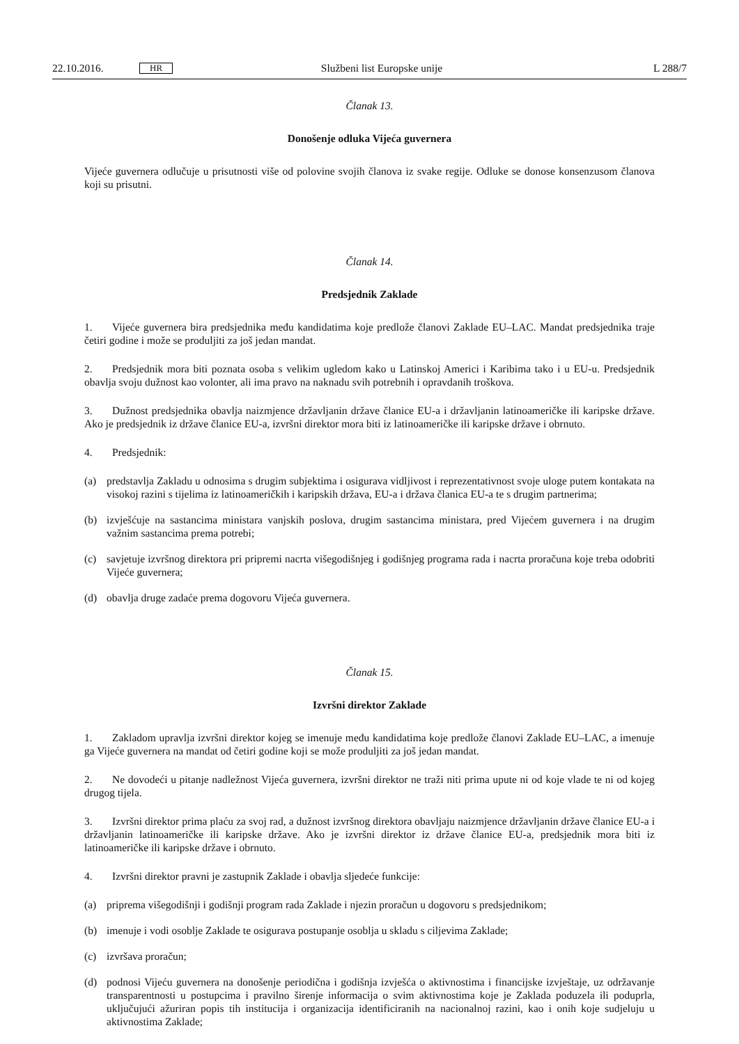22.10.2016. HR Službeni list Europske unije L 288/7
Članak 13.
Donošenje odluka Vijeća guvernera
Vijeće guvernera odlučuje u prisutnosti više od polovine svojih članova iz svake regije. Odluke se donose konsenzusom članova koji su prisutni.
Članak 14.
Predsjednik Zaklade
1. Vijeće guvernera bira predsjednika među kandidatima koje predlože članovi Zaklade EU–LAC. Mandat predsjednika traje četiri godine i može se produljiti za još jedan mandat.
2. Predsjednik mora biti poznata osoba s velikim ugledom kako u Latinskoj Americi i Karibima tako i u EU-u. Predsjednik obavlja svoju dužnost kao volonter, ali ima pravo na naknadu svih potrebnih i opravdanih troškova.
3. Dužnost predsjednika obavlja naizmjence državljanin države članice EU-a i državljanin latinoameričke ili karipske države. Ako je predsjednik iz države članice EU-a, izvršni direktor mora biti iz latinoameričke ili karipske države i obrnuto.
4. Predsjednik:
(a) predstavlja Zakladu u odnosima s drugim subjektima i osigurava vidljivost i reprezentativnost svoje uloge putem kontakata na visokoj razini s tijelima iz latinoameričkih i karipskih država, EU-a i država članica EU-a te s drugim partnerima;
(b) izvješćuje na sastancima ministara vanjskih poslova, drugim sastancima ministara, pred Vijećem guvernera i na drugim važnim sastancima prema potrebi;
(c) savjetuje izvršnog direktora pri pripremi nacrta višegodišnjeg i godišnjeg programa rada i nacrta proračuna koje treba odobriti Vijeće guvernera;
(d) obavlja druge zadaće prema dogovoru Vijeća guvernera.
Članak 15.
Izvršni direktor Zaklade
1. Zakladom upravlja izvršni direktor kojeg se imenuje među kandidatima koje predlože članovi Zaklade EU–LAC, a imenuje ga Vijeće guvernera na mandat od četiri godine koji se može produljiti za još jedan mandat.
2. Ne dovodeći u pitanje nadležnost Vijeća guvernera, izvršni direktor ne traži niti prima upute ni od koje vlade te ni od kojeg drugog tijela.
3. Izvršni direktor prima plaću za svoj rad, a dužnost izvršnog direktora obavljaju naizmjence državljanin države članice EU-a i državljanin latinoameričke ili karipske države. Ako je izvršni direktor iz države članice EU-a, predsjednik mora biti iz latinoameričke ili karipske države i obrnuto.
4. Izvršni direktor pravni je zastupnik Zaklade i obavlja sljedeće funkcije:
(a) priprema višegodišnji i godišnji program rada Zaklade i njezin proračun u dogovoru s predsjednikom;
(b) imenuje i vodi osoblje Zaklade te osigurava postupanje osoblja u skladu s ciljevima Zaklade;
(c) izvršava proračun;
(d) podnosi Vijeću guvernera na donošenje periodična i godišnja izvješća o aktivnostima i financijske izvještaje, uz održavanje transparentnosti u postupcima i pravilno širenje informacija o svim aktivnostima koje je Zaklada poduzela ili poduprla, uključujući ažuriran popis tih institucija i organizacija identificiranih na nacionalnoj razini, kao i onih koje sudjeluju u aktivnostima Zaklade;